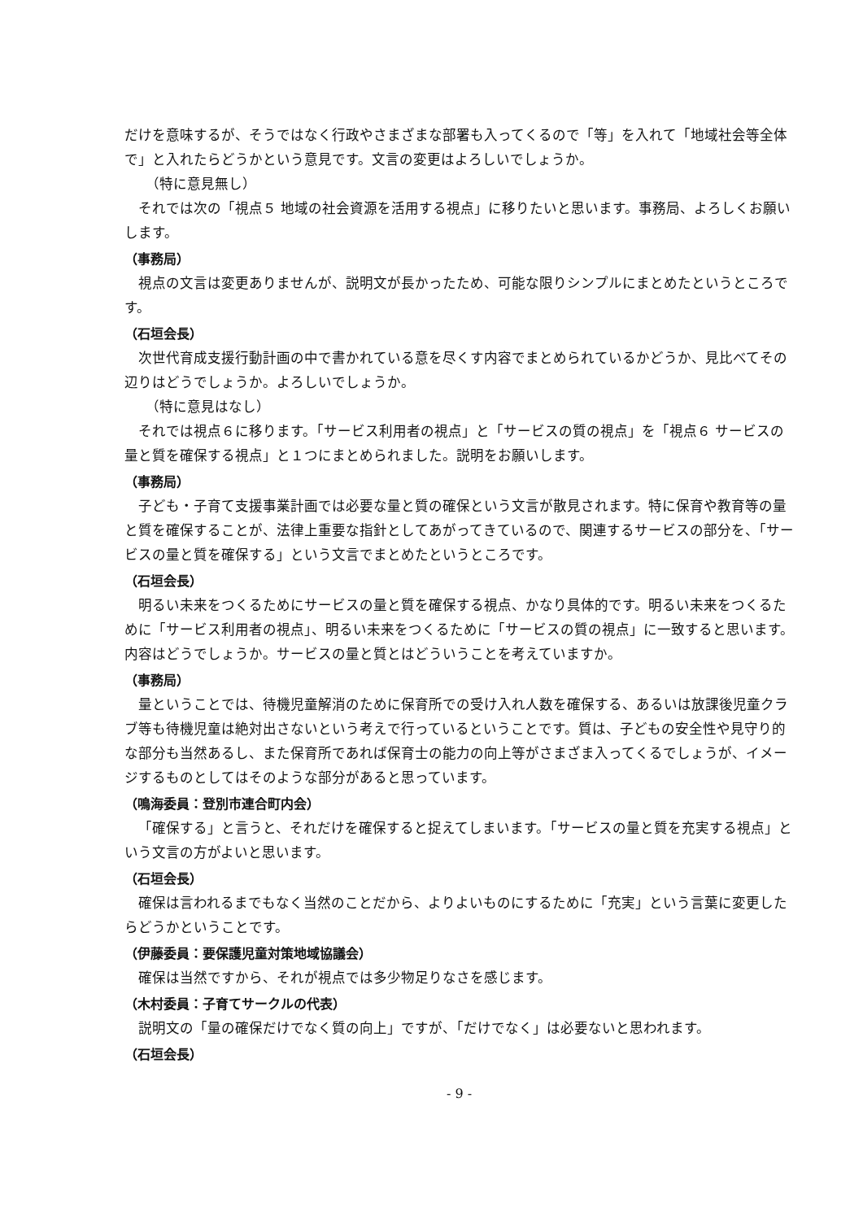だけを意味するが、そうではなく行政やさまざまな部署も入ってくるので「等」を入れて「地域社会等全体で」と入れたらどうかという意見です。文言の変更はよろしいでしょうか。
（特に意見無し）
それでは次の「視点５ 地域の社会資源を活用する視点」に移りたいと思います。事務局、よろしくお願いします。
（事務局）
視点の文言は変更ありませんが、説明文が長かったため、可能な限りシンプルにまとめたというところです。
（石垣会長）
次世代育成支援行動計画の中で書かれている意を尽くす内容でまとめられているかどうか、見比べてその辺りはどうでしょうか。よろしいでしょうか。
（特に意見はなし）
それでは視点６に移ります。「サービス利用者の視点」と「サービスの質の視点」を「視点６ サービスの量と質を確保する視点」と１つにまとめられました。説明をお願いします。
（事務局）
子ども・子育て支援事業計画では必要な量と質の確保という文言が散見されます。特に保育や教育等の量と質を確保することが、法律上重要な指針としてあがってきているので、関連するサービスの部分を、「サービスの量と質を確保する」という文言でまとめたというところです。
（石垣会長）
明るい未来をつくるためにサービスの量と質を確保する視点、かなり具体的です。明るい未来をつくるために「サービス利用者の視点」、明るい未来をつくるために「サービスの質の視点」に一致すると思います。内容はどうでしょうか。サービスの量と質とはどういうことを考えていますか。
（事務局）
量ということでは、待機児童解消のために保育所での受け入れ人数を確保する、あるいは放課後児童クラブ等も待機児童は絶対出さないという考えで行っているということです。質は、子どもの安全性や見守り的な部分も当然あるし、また保育所であれば保育士の能力の向上等がさまざま入ってくるでしょうが、イメージするものとしてはそのような部分があると思っています。
（鳴海委員：登別市連合町内会）
「確保する」と言うと、それだけを確保すると捉えてしまいます。「サービスの量と質を充実する視点」という文言の方がよいと思います。
（石垣会長）
確保は言われるまでもなく当然のことだから、よりよいものにするために「充実」という言葉に変更したらどうかということです。
（伊藤委員：要保護児童対策地域協議会）
確保は当然ですから、それが視点では多少物足りなさを感じます。
（木村委員：子育てサークルの代表）
説明文の「量の確保だけでなく質の向上」ですが、「だけでなく」は必要ないと思われます。
（石垣会長）
- 9 -